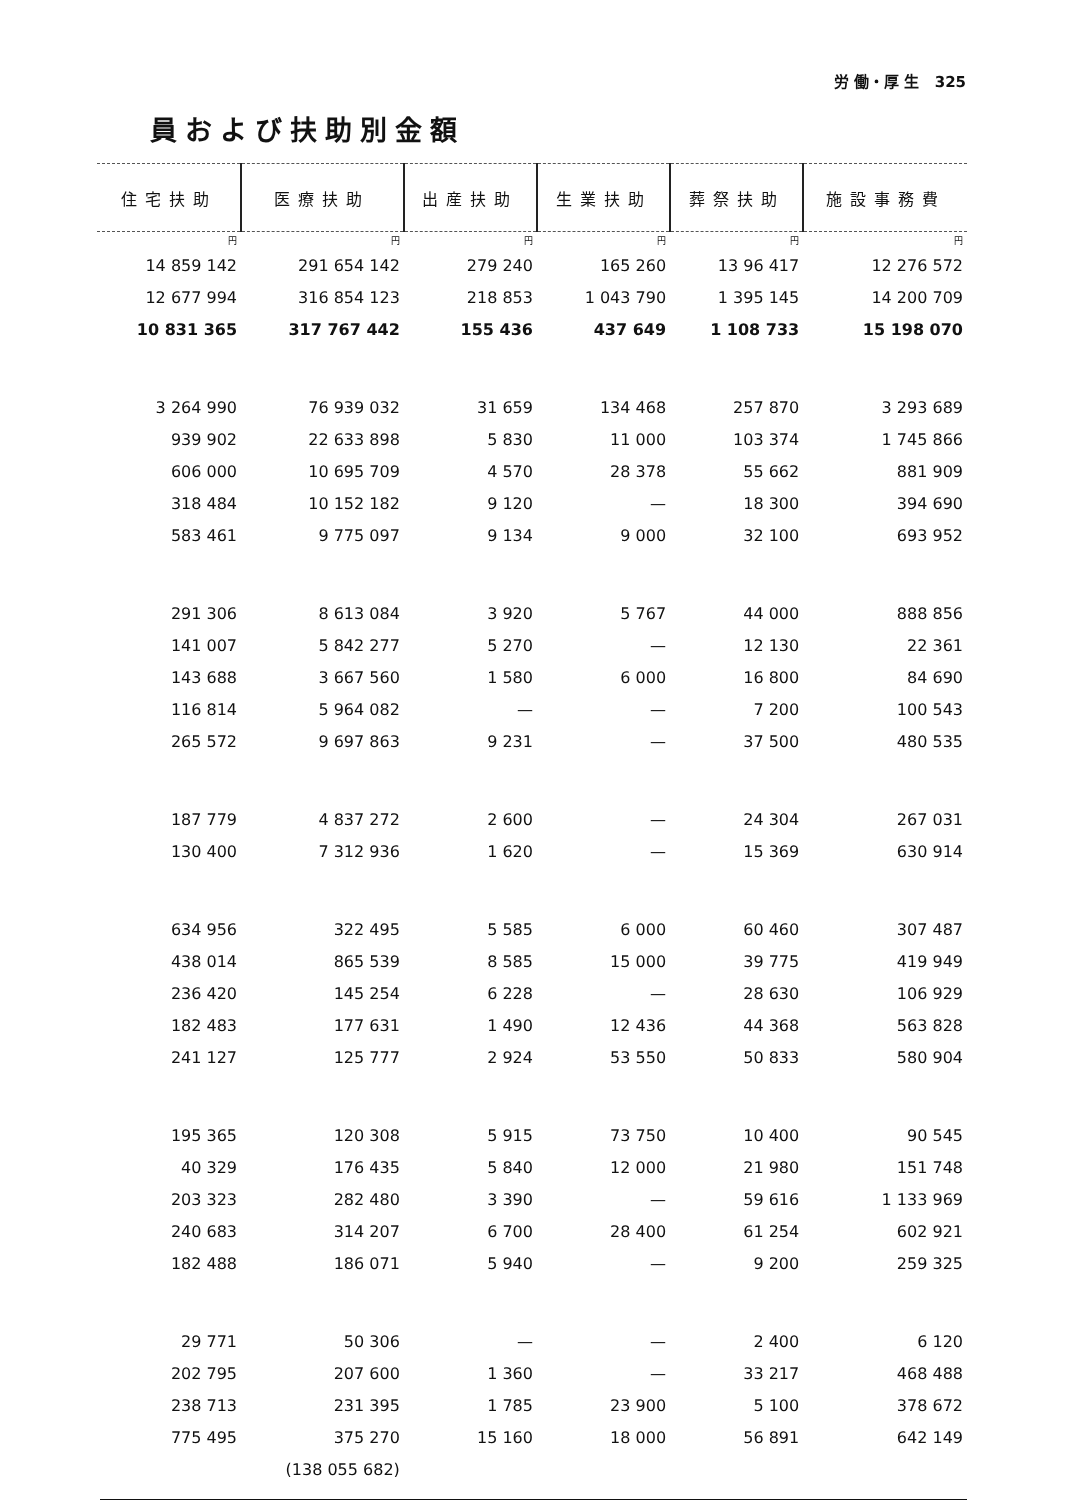労 働・厚 生 325
員および扶助別金額
| 住宅扶助 | 医療扶助 | 出産扶助 | 生業扶助 | 葬祭扶助 | 施設事務費 |
| --- | --- | --- | --- | --- | --- |
| 円 | 円 | 円 | 円 | 円 | 円 |
| 14 859 142 | 291 654 142 | 279 240 | 165 260 | 13 96 417 | 12 276 572 |
| 12 677 994 | 316 854 123 | 218 853 | 1 043 790 | 1 395 145 | 14 200 709 |
| 10 831 365 | 317 767 442 | 155 436 | 437 649 | 1 108 733 | 15 198 070 |
| 3 264 990 | 76 939 032 | 31 659 | 134 468 | 257 870 | 3 293 689 |
| 939 902 | 22 633 898 | 5 830 | 11 000 | 103 374 | 1 745 866 |
| 606 000 | 10 695 709 | 4 570 | 28 378 | 55 662 | 881 909 |
| 318 484 | 10 152 182 | 9 120 | — | 18 300 | 394 690 |
| 583 461 | 9 775 097 | 9 134 | 9 000 | 32 100 | 693 952 |
| 291 306 | 8 613 084 | 3 920 | 5 767 | 44 000 | 888 856 |
| 141 007 | 5 842 277 | 5 270 | — | 12 130 | 22 361 |
| 143 688 | 3 667 560 | 1 580 | 6 000 | 16 800 | 84 690 |
| 116 814 | 5 964 082 | — | — | 7 200 | 100 543 |
| 265 572 | 9 697 863 | 9 231 | — | 37 500 | 480 535 |
| 187 779 | 4 837 272 | 2 600 | — | 24 304 | 267 031 |
| 130 400 | 7 312 936 | 1 620 | — | 15 369 | 630 914 |
| 634 956 | 322 495 | 5 585 | 6 000 | 60 460 | 307 487 |
| 438 014 | 865 539 | 8 585 | 15 000 | 39 775 | 419 949 |
| 236 420 | 145 254 | 6 228 | — | 28 630 | 106 929 |
| 182 483 | 177 631 | 1 490 | 12 436 | 44 368 | 563 828 |
| 241 127 | 125 777 | 2 924 | 53 550 | 50 833 | 580 904 |
| 195 365 | 120 308 | 5 915 | 73 750 | 10 400 | 90 545 |
| 40 329 | 176 435 | 5 840 | 12 000 | 21 980 | 151 748 |
| 203 323 | 282 480 | 3 390 | — | 59 616 | 1 133 969 |
| 240 683 | 314 207 | 6 700 | 28 400 | 61 254 | 602 921 |
| 182 488 | 186 071 | 5 940 | — | 9 200 | 259 325 |
| 29 771 | 50 306 | — | — | 2 400 | 6 120 |
| 202 795 | 207 600 | 1 360 | — | 33 217 | 468 488 |
| 238 713 | 231 395 | 1 785 | 23 900 | 5 100 | 378 672 |
| 775 495 | 375 270 | 15 160 | 18 000 | 56 891 | 642 149 |
| | (138 055 682) | | | | |